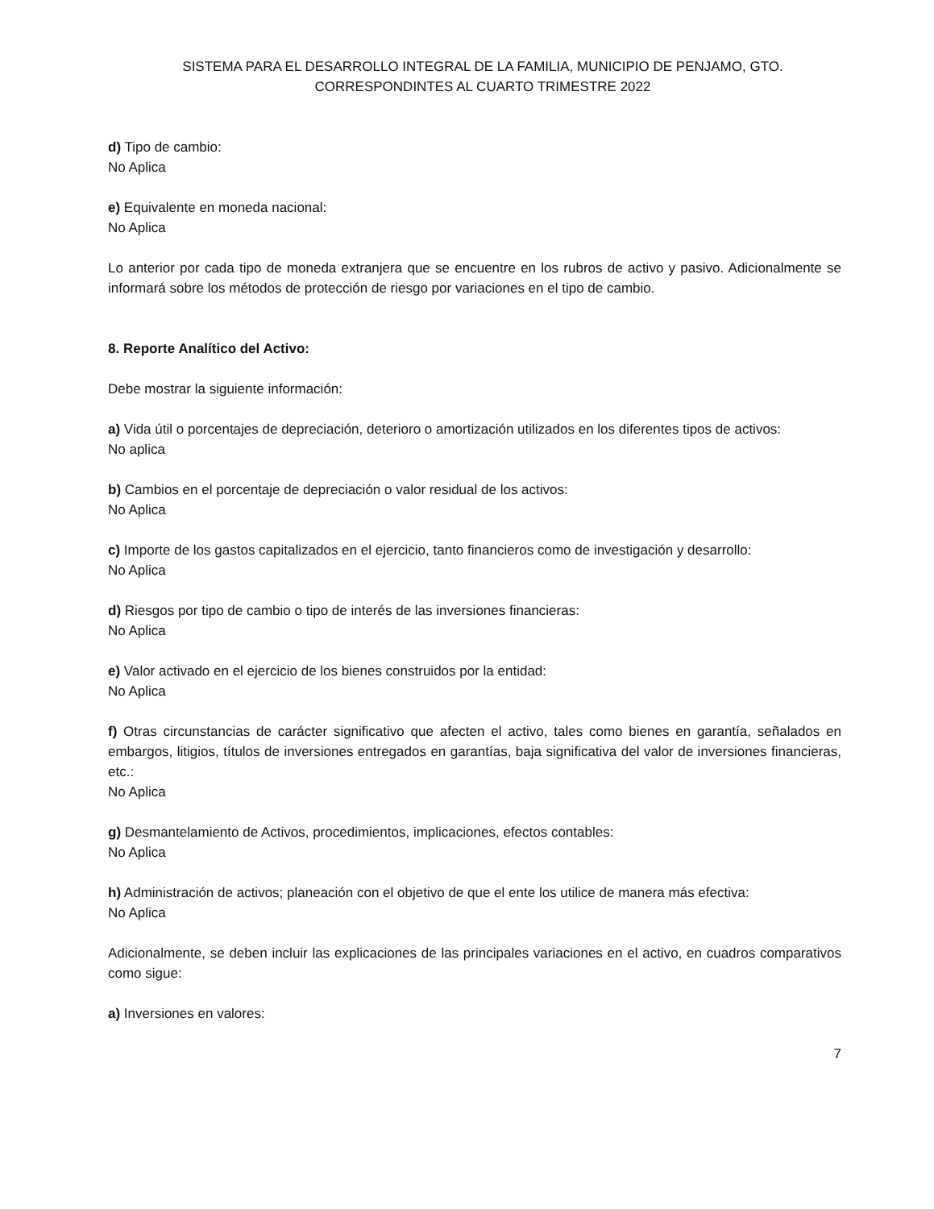SISTEMA PARA EL DESARROLLO INTEGRAL DE LA FAMILIA, MUNICIPIO DE PENJAMO, GTO.
CORRESPONDINTES AL CUARTO TRIMESTRE 2022
d) Tipo de cambio:
No Aplica
e) Equivalente en moneda nacional:
No Aplica
Lo anterior por cada tipo de moneda extranjera que se encuentre en los rubros de activo y pasivo. Adicionalmente se informará sobre los métodos de protección de riesgo por variaciones en el tipo de cambio.
8. Reporte Analítico del Activo:
Debe mostrar la siguiente información:
a) Vida útil o porcentajes de depreciación, deterioro o amortización utilizados en los diferentes tipos de activos:
No aplica
b) Cambios en el porcentaje de depreciación o valor residual de los activos:
No Aplica
c) Importe de los gastos capitalizados en el ejercicio, tanto financieros como de investigación y desarrollo:
No Aplica
d) Riesgos por tipo de cambio o tipo de interés de las inversiones financieras:
No Aplica
e) Valor activado en el ejercicio de los bienes construidos por la entidad:
No Aplica
f) Otras circunstancias de carácter significativo que afecten el activo, tales como bienes en garantía, señalados en embargos, litigios, títulos de inversiones entregados en garantías, baja significativa del valor de inversiones financieras, etc.:
No Aplica
g) Desmantelamiento de Activos, procedimientos, implicaciones, efectos contables:
No Aplica
h) Administración de activos; planeación con el objetivo de que el ente los utilice de manera más efectiva:
No Aplica
Adicionalmente, se deben incluir las explicaciones de las principales variaciones en el activo, en cuadros comparativos como sigue:
a) Inversiones en valores:
7